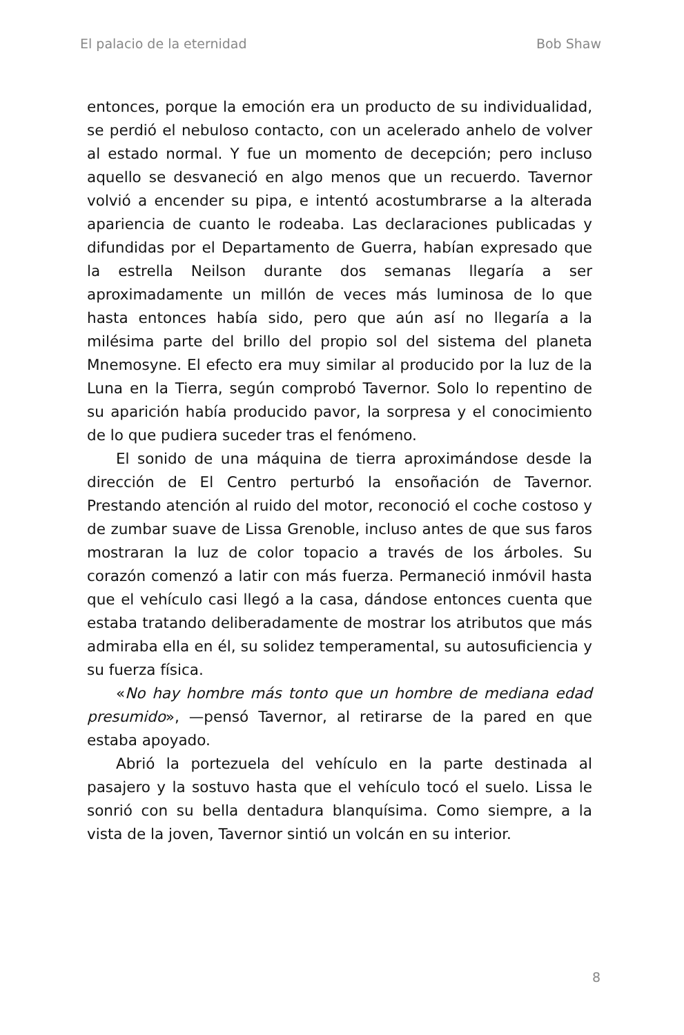El palacio de la eternidad Bob Shaw
entonces, porque la emoción era un producto de su individualidad, se perdió el nebuloso contacto, con un acelerado anhelo de volver al estado normal. Y fue un momento de decepción; pero incluso aquello se desvaneció en algo menos que un recuerdo. Tavernor volvió a encender su pipa, e intentó acostumbrarse a la alterada apariencia de cuanto le rodeaba. Las declaraciones publicadas y difundidas por el Departamento de Guerra, habían expresado que la estrella Neilson durante dos semanas llegaría a ser aproximadamente un millón de veces más luminosa de lo que hasta entonces había sido, pero que aún así no llegaría a la milésima parte del brillo del propio sol del sistema del planeta Mnemosyne. El efecto era muy similar al producido por la luz de la Luna en la Tierra, según comprobó Tavernor. Solo lo repentino de su aparición había producido pavor, la sorpresa y el conocimiento de lo que pudiera suceder tras el fenómeno.
El sonido de una máquina de tierra aproximándose desde la dirección de El Centro perturbó la ensoñación de Tavernor. Prestando atención al ruido del motor, reconoció el coche costoso y de zumbar suave de Lissa Grenoble, incluso antes de que sus faros mostraran la luz de color topacio a través de los árboles. Su corazón comenzó a latir con más fuerza. Permaneció inmóvil hasta que el vehículo casi llegó a la casa, dándose entonces cuenta que estaba tratando deliberadamente de mostrar los atributos que más admiraba ella en él, su solidez temperamental, su autosuficiencia y su fuerza física.
«No hay hombre más tonto que un hombre de mediana edad presumido», —pensó Tavernor, al retirarse de la pared en que estaba apoyado.
Abrió la portezuela del vehículo en la parte destinada al pasajero y la sostuvo hasta que el vehículo tocó el suelo. Lissa le sonrió con su bella dentadura blanquísima. Como siempre, a la vista de la joven, Tavernor sintió un volcán en su interior.
8